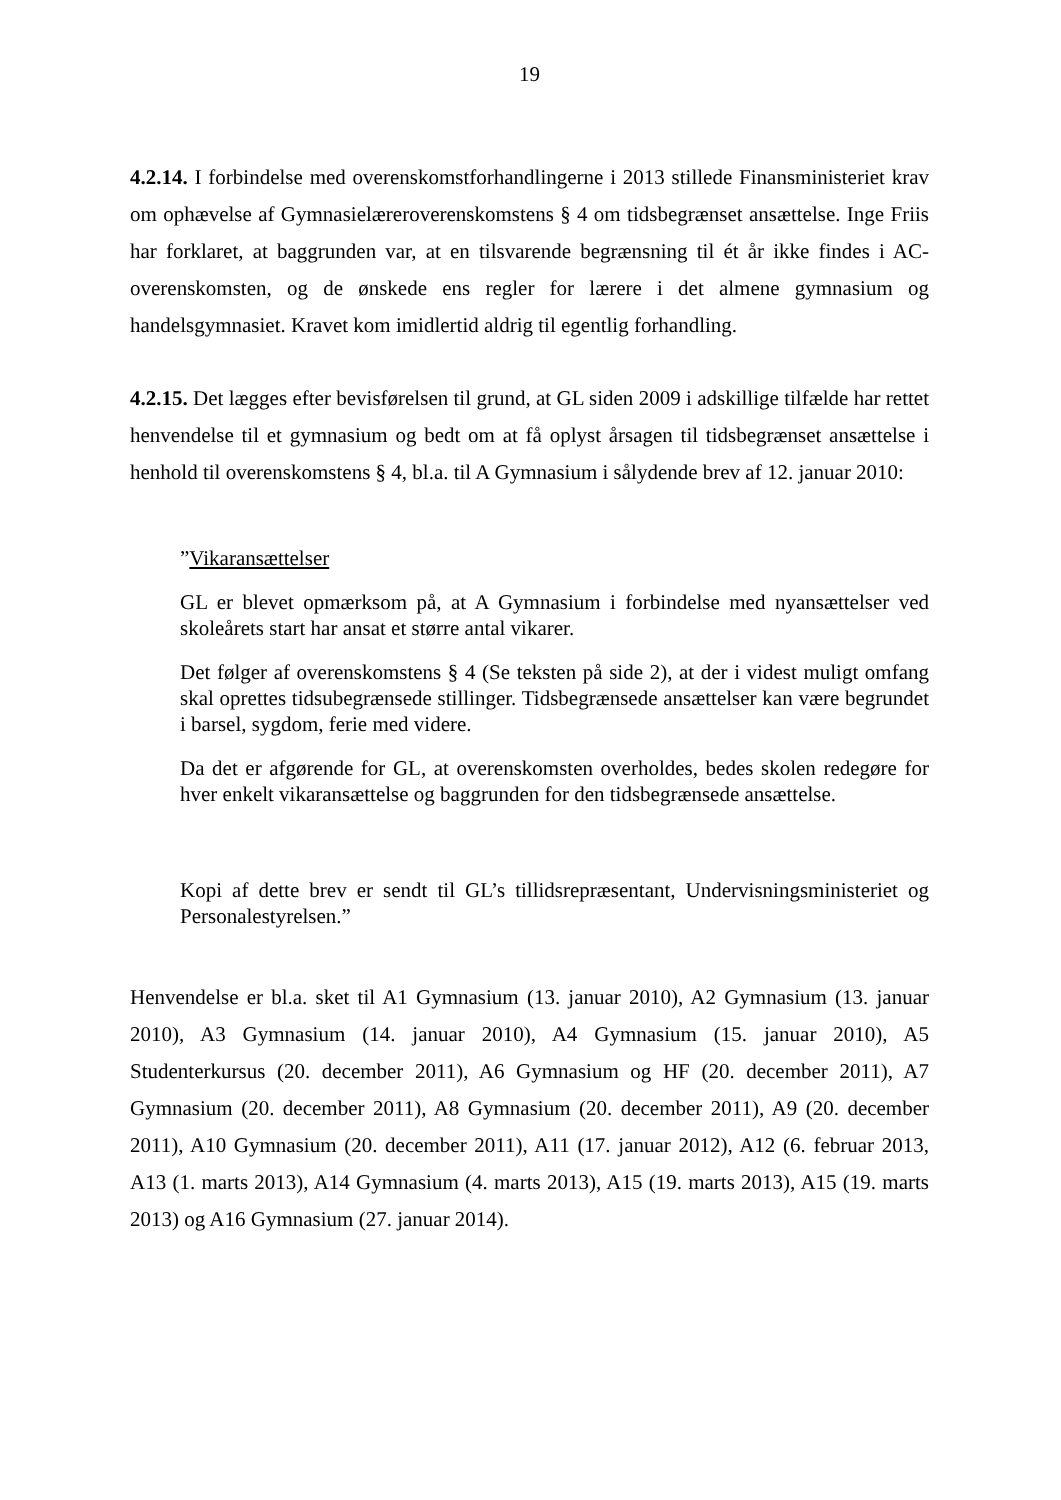19
4.2.14. I forbindelse med overenskomstforhandlingerne i 2013 stillede Finansministeriet krav om ophævelse af Gymnasielæreroverenskomstens § 4 om tidsbegrænset ansættelse. Inge Friis har forklaret, at baggrunden var, at en tilsvarende begrænsning til ét år ikke findes i AC-overenskomsten, og de ønskede ens regler for lærere i det almene gymnasium og handelsgymnasiet. Kravet kom imidlertid aldrig til egentlig forhandling.
4.2.15. Det lægges efter bevisførelsen til grund, at GL siden 2009 i adskillige tilfælde har rettet henvendelse til et gymnasium og bedt om at få oplyst årsagen til tidsbegrænset ansættelse i henhold til overenskomstens § 4, bl.a. til A Gymnasium i sålydende brev af 12. januar 2010:
”Vikaransættelser
GL er blevet opmærksom på, at A Gymnasium i forbindelse med nyansættelser ved skoleårets start har ansat et større antal vikarer.
Det følger af overenskomstens § 4 (Se teksten på side 2), at der i videst muligt omfang skal oprettes tidsubegrænsede stillinger. Tidsbegrænsede ansættelser kan være begrundet i barsel, sygdom, ferie med videre.
Da det er afgørende for GL, at overenskomsten overholdes, bedes skolen redegøre for hver enkelt vikaransættelse og baggrunden for den tidsbegrænsede ansættelse.
Kopi af dette brev er sendt til GL’s tillidsrepræsentant, Undervisningsministeriet og Personalestyrelsen.”
Henvendelse er bl.a. sket til A1 Gymnasium (13. januar 2010), A2 Gymnasium (13. januar 2010), A3 Gymnasium (14. januar 2010), A4 Gymnasium (15. januar 2010), A5 Studenterkursus (20. december 2011), A6 Gymnasium og HF (20. december 2011), A7 Gymnasium (20. december 2011), A8 Gymnasium (20. december 2011), A9 (20. december 2011), A10 Gymnasium (20. december 2011), A11 (17. januar 2012), A12 (6. februar 2013, A13 (1. marts 2013), A14 Gymnasium (4. marts 2013), A15 (19. marts 2013), A15 (19. marts 2013) og A16 Gymnasium (27. januar 2014).